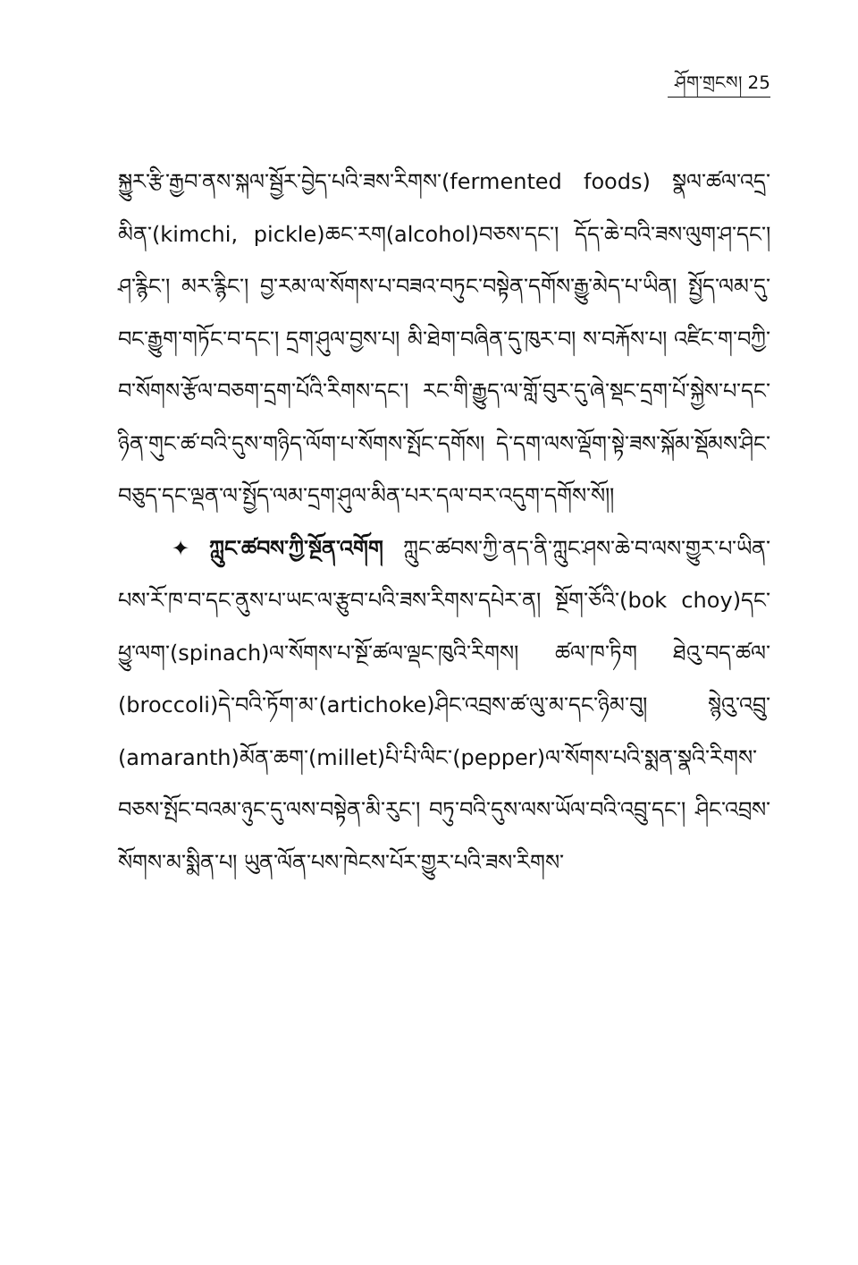ཤོག་གྲངས། 25
སྐྱུར་རྩི་རྒྱབ་ནས་སྐལ་སྦྱོར་བྱེད་པའི་ཟས་རིགས་(fermented foods) སྣལ་ཚལ་འདྲ་མིན་(kimchi, pickle)ཆང་རག(alcohol)བཅས་དང་། དོད་ཆེ་བའི་ཟས་ལུག་ཤ་དང་། ཤ་རྙིང་། མར་རྙིང་། བྱ་རམ་ལ་སོགས་པ་བཟའ་བཏུང་བསྟེན་དགོས་རྒྱུ་མེད་པ་ཡིན། སྤྱོད་ལམ་དུ་བང་རྒྱུག་གཏོང་བ་དང་། དྲག་ཤུལ་བྱས་པ། མི་ཐེག་བཞིན་དུ་ཁུར་བ། ས་བརྐོས་པ། འཛིང་ག་བཀྱི་བ་སོགས་རྩོལ་བཅག་དྲག་པོའི་རིགས་དང་། རང་གི་རྒྱུད་ལ་གློ་བུར་དུ་ཞེ་སྡང་དྲག་པོ་སྐྱེས་པ་དང་ཉིན་གུང་ཚ་བའི་དུས་གཉིད་ལོག་པ་སོགས་སྤོང་དགོས། དེ་དག་ལས་ལྡོག་སྟེ་ཟས་སྐོམ་སྡོམས་ཤིང་བཅུད་དང་ལྡན་ལ་སྤྱོད་ལམ་དྲག་ཤུལ་མིན་པར་དལ་བར་འདུག་དགོས་སོ།།
✦ ཀླུང་ཚབས་ཀྱི་སྔོན་འགོག ཀླུང་ཚབས་ཀྱི་ནད་ནི་ཀླུང་ཤས་ཆེ་བ་ལས་གྱུར་པ་ཡིན་པས་རོ་ཁ་བ་དང་ནུས་པ་ཡང་ལ་རྩུབ་པའི་ཟས་རིགས་དཔེར་ན། སྔོག་ཅོའི་(bok choy)དང་ཕྱུ་ལག་(spinach)ལ་སོགས་པ་སྔོ་ཚལ་ལྡང་ཁུའི་རིགས། ཚལ་ཁ་ཏིག ཐེའུ་བད་ཚལ་(broccoli)དེ་བའི་ཏོག་མ་(artichoke)ཤིང་འབྲས་ཚ་ལུ་མ་དང་ཉིམ་བུ། སྙེའུ་འབྲུ་(amaranth)མོན་ཆག་(millet)པི་པི་ལིང་(pepper)ལ་སོགས་པའི་སྨན་སྣའི་རིགས་བཅས་སྤོང་བའམ་ཉུང་དུ་ལས་བསྟེན་མི་རུང་། བཏུ་བའི་དུས་ལས་ཡོལ་བའི་འབྲུ་དང་། ཤིང་འབྲས་སོགས་མ་སྨིན་པ། ཡུན་ལོན་པས་ཁེངས་པོར་གྱུར་པའི་ཟས་རིགས་